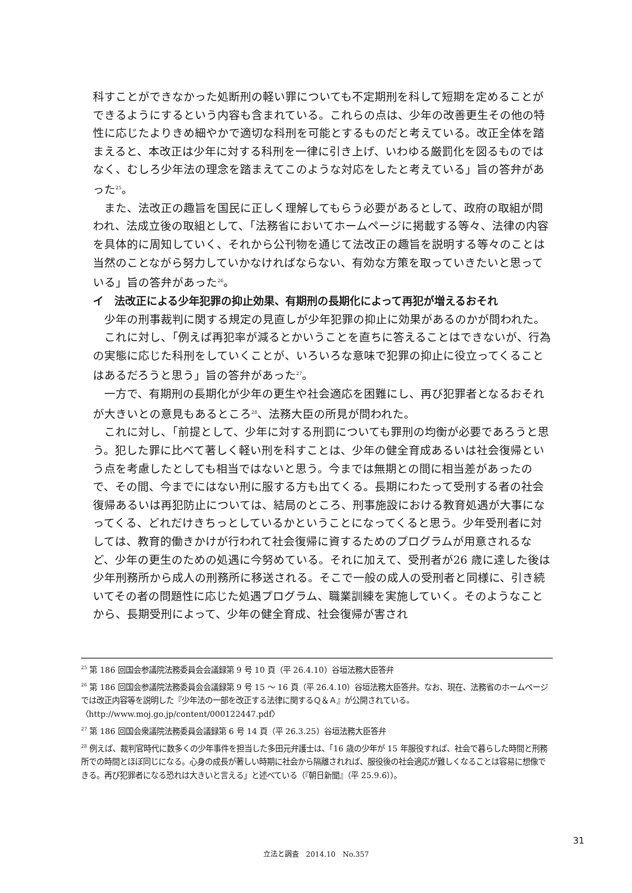科すことができなかった処断刑の軽い罪についても不定期刑を科して短期を定めることができるようにするという内容も含まれている。これらの点は、少年の改善更生その他の特性に応じたよりきめ細やかで適切な科刑を可能とするものだと考えている。改正全体を踏まえると、本改正は少年に対する科刑を一律に引き上げ、いわゆる厳罰化を図るものではなく、むしろ少年法の理念を踏まえてこのような対応をしたと考えている」旨の答弁があった<sup>25</sup>。
また、法改正の趣旨を国民に正しく理解してもらう必要があるとして、政府の取組が問われ、法成立後の取組として、「法務省においてホームページに掲載する等々、法律の内容を具体的に周知していく、それから公刊物を通じて法改正の趣旨を説明する等々のことは当然のことながら努力していかなければならない、有効な方策を取っていきたいと思っている」旨の答弁があった<sup>26</sup>。
イ　法改正による少年犯罪の抑止効果、有期刑の長期化によって再犯が増えるおそれ
少年の刑事裁判に関する規定の見直しが少年犯罪の抑止に効果があるのかが問われた。
これに対し、「例えば再犯率が減るとかいうことを直ちに答えることはできないが、行為の実態に応じた科刑をしていくことが、いろいろな意味で犯罪の抑止に役立ってくることはあるだろうと思う」旨の答弁があった<sup>27</sup>。
一方で、有期刑の長期化が少年の更生や社会適応を困難にし、再び犯罪者となるおそれが大きいとの意見もあるところ<sup>28</sup>、法務大臣の所見が問われた。
これに対し、「前提として、少年に対する刑罰についても罪刑の均衡が必要であろうと思う。犯した罪に比べて著しく軽い刑を科すことは、少年の健全育成あるいは社会復帰という点を考慮したとしても相当ではないと思う。今までは無期との間に相当差があったので、その間、今までにはない刑に服する方も出てくる。長期にわたって受刑する者の社会復帰あるいは再犯防止については、結局のところ、刑事施設における教育処遇が大事になってくる、どれだけきちっとしているかということになってくると思う。少年受刑者に対しては、教育的働きかけが行われて社会復帰に資するためのプログラムが用意されるなど、少年の更生のための処遇に今努めている。それに加えて、受刑者が26 歳に達した後は少年刑務所から成人の刑務所に移送される。そこで一般の成人の受刑者と同様に、引き続いてその者の問題性に応じた処遇プログラム、職業訓練を実施していく。そのようなことから、長期受刑によって、少年の健全育成、社会復帰が害され
<sup>25</sup> 第 186 回国会参議院法務委員会会議録第 9 号 10 頁（平 26.4.10）谷垣法務大臣答弁
<sup>26</sup> 第 186 回国会参議院法務委員会会議録第 9 号 15 ～ 16 頁（平 26.4.10）谷垣法務大臣答弁。なお、現在、法務省のホームページでは改正内容等を説明した『少年法の一部を改正する法律に関するＱ＆Ａ』が公開されている。〈http://www.moj.go.jp/content/000122447.pdf〉
<sup>27</sup> 第 186 回国会衆議院法務委員会議録第 6 号 14 頁（平 26.3.25）谷垣法務大臣答弁
<sup>28</sup> 例えば、裁判官時代に数多くの少年事件を担当した多田元弁護士は、「16 歳の少年が 15 年服役すれば、社会で暮らした時間と刑務所での時間とほぼ同じになる。心身の成長が著しい時期に社会から隔離されれば、服役後の社会適応が難しくなることは容易に想像できる。再び犯罪者になる恐れは大きいと言える」と述べている（『朝日新聞』（平 25.9.6））。
31
立法と調査　2014.10　No.357